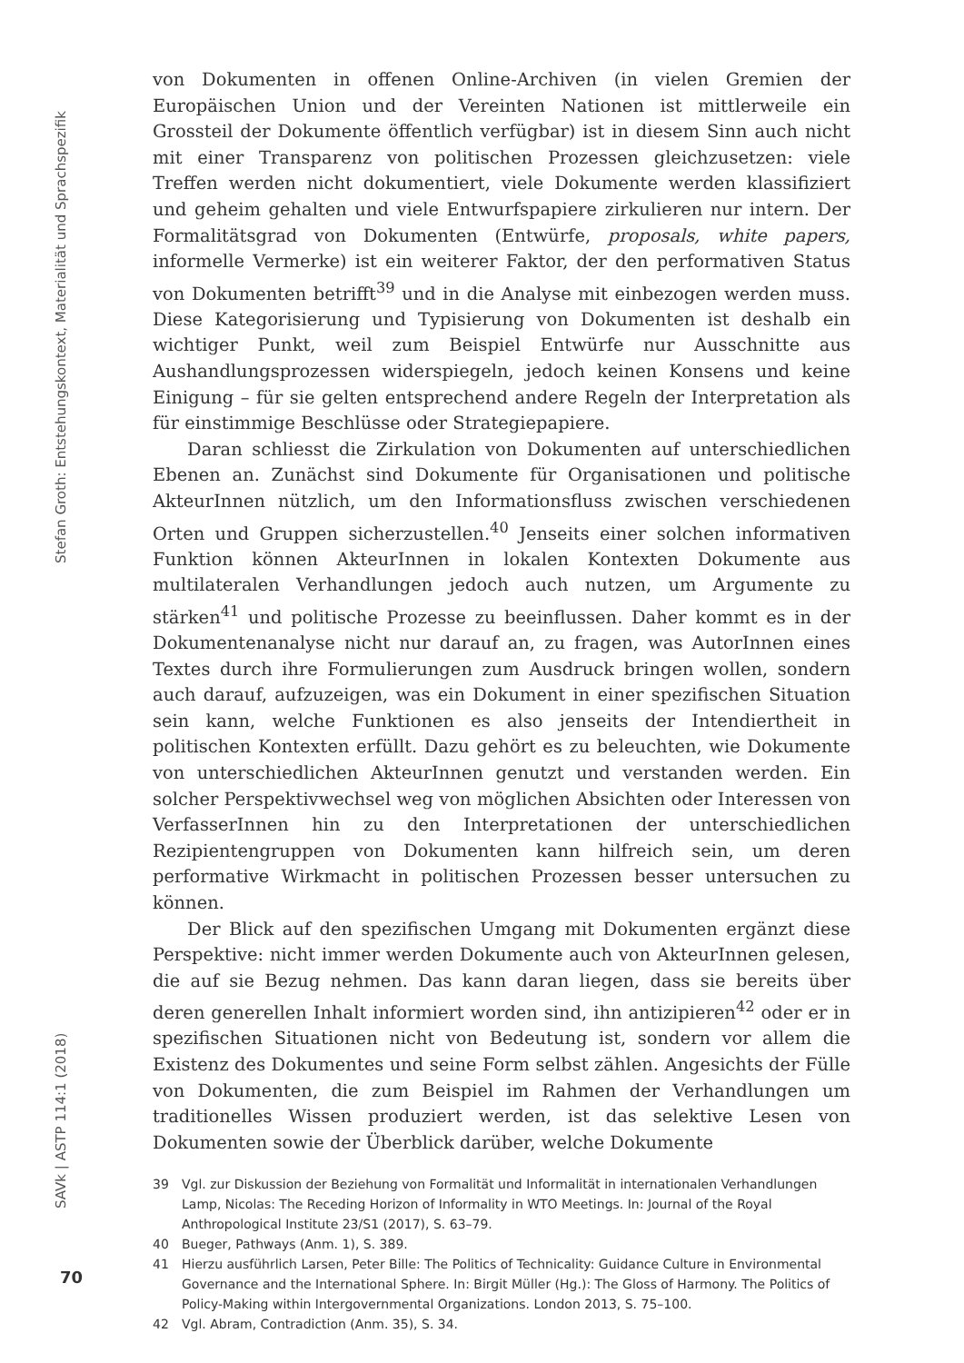Stefan Groth: Entstehungskontext, Materialität und Sprachspezifik
SAVk | ASTP 114:1 (2018)
von Dokumenten in offenen Online-Archiven (in vielen Gremien der Europäischen Union und der Vereinten Nationen ist mittlerweile ein Grossteil der Dokumente öffentlich verfügbar) ist in diesem Sinn auch nicht mit einer Transparenz von politischen Prozessen gleichzusetzen: viele Treffen werden nicht dokumentiert, viele Dokumente werden klassifiziert und geheim gehalten und viele Entwurfspapiere zirkulieren nur intern. Der Formalitätsgrad von Dokumenten (Entwürfe, proposals, white papers, informelle Vermerke) ist ein weiterer Faktor, der den performativen Status von Dokumenten betrifft<sup>39</sup> und in die Analyse mit einbezogen werden muss. Diese Kategorisierung und Typisierung von Dokumenten ist deshalb ein wichtiger Punkt, weil zum Beispiel Entwürfe nur Ausschnitte aus Aushandlungsprozessen widerspiegeln, jedoch keinen Konsens und keine Einigung – für sie gelten entsprechend andere Regeln der Interpretation als für einstimmige Beschlüsse oder Strategiepapiere.
Daran schliesst die Zirkulation von Dokumenten auf unterschiedlichen Ebenen an. Zunächst sind Dokumente für Organisationen und politische AkteurInnen nützlich, um den Informationsfluss zwischen verschiedenen Orten und Gruppen sicherzustellen.<sup>40</sup> Jenseits einer solchen informativen Funktion können AkteurInnen in lokalen Kontexten Dokumente aus multilateralen Verhandlungen jedoch auch nutzen, um Argumente zu stärken<sup>41</sup> und politische Prozesse zu beeinflussen. Daher kommt es in der Dokumentenanalyse nicht nur darauf an, zu fragen, was AutorInnen eines Textes durch ihre Formulierungen zum Ausdruck bringen wollen, sondern auch darauf, aufzuzeigen, was ein Dokument in einer spezifischen Situation sein kann, welche Funktionen es also jenseits der Intendiertheit in politischen Kontexten erfüllt. Dazu gehört es zu beleuchten, wie Dokumente von unterschiedlichen AkteurInnen genutzt und verstanden werden. Ein solcher Perspektivwechsel weg von möglichen Absichten oder Interessen von VerfasserInnen hin zu den Interpretationen der unterschiedlichen Rezipientengruppen von Dokumenten kann hilfreich sein, um deren performative Wirkmacht in politischen Prozessen besser untersuchen zu können.
Der Blick auf den spezifischen Umgang mit Dokumenten ergänzt diese Perspektive: nicht immer werden Dokumente auch von AkteurInnen gelesen, die auf sie Bezug nehmen. Das kann daran liegen, dass sie bereits über deren generellen Inhalt informiert worden sind, ihn antizipieren<sup>42</sup> oder er in spezifischen Situationen nicht von Bedeutung ist, sondern vor allem die Existenz des Dokumentes und seine Form selbst zählen. Angesichts der Fülle von Dokumenten, die zum Beispiel im Rahmen der Verhandlungen um traditionelles Wissen produziert werden, ist das selektive Lesen von Dokumenten sowie der Überblick darüber, welche Dokumente
39 Vgl. zur Diskussion der Beziehung von Formalität und Informalität in internationalen Verhandlungen Lamp, Nicolas: The Receding Horizon of Informality in WTO Meetings. In: Journal of the Royal Anthropological Institute 23/S1 (2017), S. 63–79.
40 Bueger, Pathways (Anm. 1), S. 389.
41 Hierzu ausführlich Larsen, Peter Bille: The Politics of Technicality: Guidance Culture in Environmental Governance and the International Sphere. In: Birgit Müller (Hg.): The Gloss of Harmony. The Politics of Policy-Making within Intergovernmental Organizations. London 2013, S. 75–100.
42 Vgl. Abram, Contradiction (Anm. 35), S. 34.
70